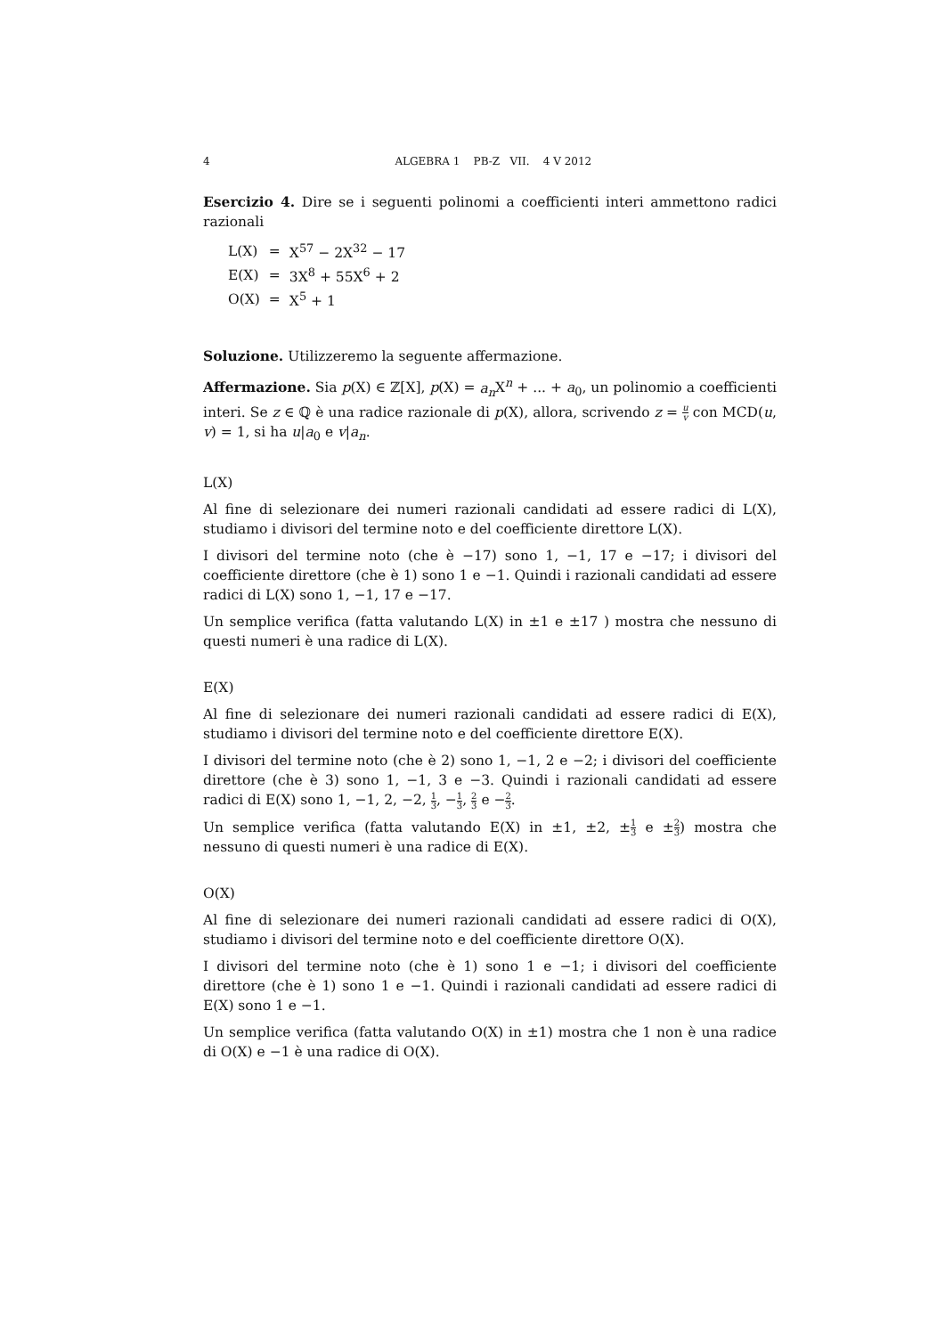4 ALGEBRA 1 PB-Z VII. 4 V 2012
Esercizio 4. Dire se i seguenti polinomi a coefficienti interi ammettono radici razionali
| L(X) | = | X<sup>57</sup> − 2X<sup>32</sup> − 17 |
| E(X) | = | 3X<sup>8</sup> + 55X<sup>6</sup> + 2 |
| O(X) | = | X<sup>5</sup> + 1 |
Soluzione. Utilizzeremo la seguente affermazione.
Affermazione. Sia p(X) ∈ ℤ[X], p(X) = a<sub>n</sub> X<sup>n</sup> + ... + a<sub>0</sub>, un polinomio a coefficienti interi. Se z ∈ ℚ è una radice razionale di p(X), allora, scrivendo z = u v con MCD(u, v) = 1, si ha u|a<sub>0</sub> e v|a<sub>n</sub>.
L(X)
Al fine di selezionare dei numeri razionali candidati ad essere radici di L(X), studiamo i divisori del termine noto e del coefficiente direttore L(X).
I divisori del termine noto (che è −17) sono 1, −1, 17 e −17; i divisori del coefficiente direttore (che è 1) sono 1 e −1. Quindi i razionali candidati ad essere radici di L(X) sono 1, −1, 17 e −17.
Un semplice verifica (fatta valutando L(X) in ±1 e ±17 ) mostra che nessuno di questi numeri è una radice di L(X).
E(X)
Al fine di selezionare dei numeri razionali candidati ad essere radici di E(X), studiamo i divisori del termine noto e del coefficiente direttore E(X).
I divisori del termine noto (che è 2) sono 1, −1, 2 e −2; i divisori del coefficiente direttore (che è 3) sono 1, −1, 3 e −3. Quindi i razionali candidati ad essere radici di E(X) sono 1, −1, 2, −2, 1 3, −1 3, 2 3 e −2 3.
Un semplice verifica (fatta valutando E(X) in ±1, ±2, ±1 3 e ±2 3) mostra che nessuno di questi numeri è una radice di E(X).
O(X)
Al fine di selezionare dei numeri razionali candidati ad essere radici di O(X), studiamo i divisori del termine noto e del coefficiente direttore O(X).
I divisori del termine noto (che è 1) sono 1 e −1; i divisori del coefficiente direttore (che è 1) sono 1 e −1. Quindi i razionali candidati ad essere radici di E(X) sono 1 e −1.
Un semplice verifica (fatta valutando O(X) in ±1) mostra che 1 non è una radice di O(X) e −1 è una radice di O(X).